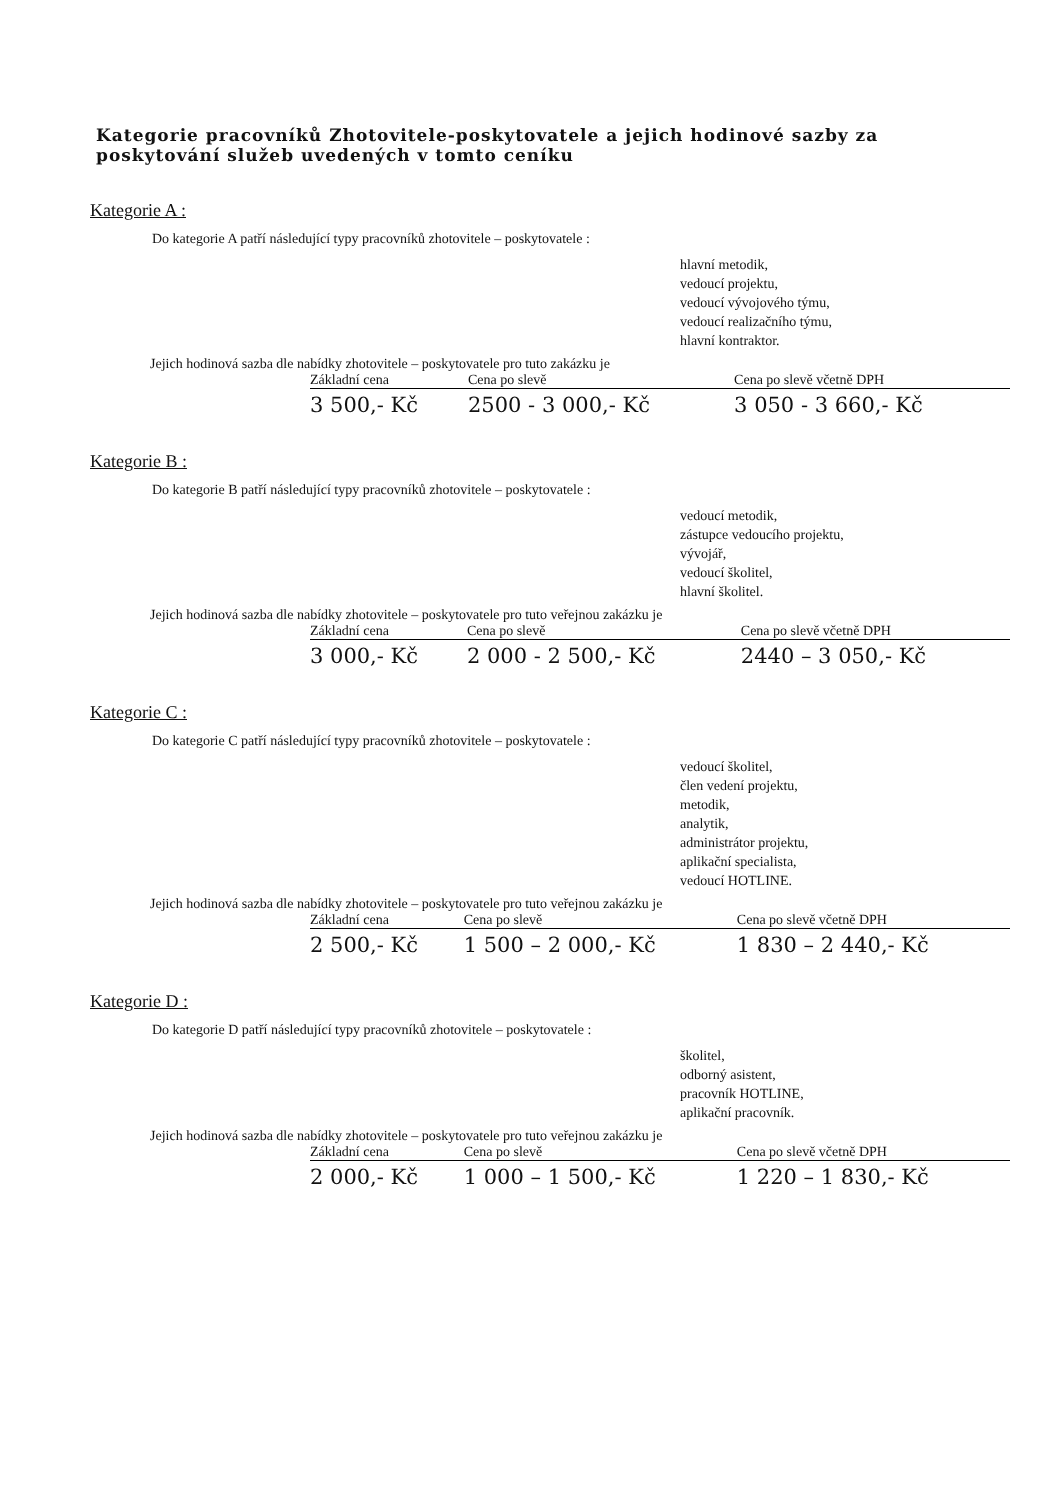Kategorie pracovníků Zhotovitele-poskytovatele a jejich hodinové sazby za poskytování služeb uvedených v tomto ceníku
Kategorie A :
Do kategorie A patří následující typy pracovníků zhotovitele – poskytovatele :
hlavní metodik,
vedoucí projektu,
vedoucí vývojového týmu,
vedoucí realizačního týmu,
hlavní kontraktor.
Jejich hodinová sazba dle nabídky zhotovitele – poskytovatele pro tuto zakázku je
| Základní cena | Cena po slevě | Cena po slevě včetně DPH |
| --- | --- | --- |
| 3 500,- Kč | 2500 - 3 000,- Kč | 3 050 - 3 660,- Kč |
Kategorie B :
Do kategorie B patří následující typy pracovníků zhotovitele – poskytovatele :
vedoucí metodik,
zástupce vedoucího projektu,
vývojář,
vedoucí školitel,
hlavní školitel.
Jejich hodinová sazba dle nabídky zhotovitele – poskytovatele pro tuto veřejnou zakázku je
| Základní cena | Cena po slevě | Cena po slevě včetně DPH |
| --- | --- | --- |
| 3 000,- Kč | 2 000 - 2 500,- Kč | 2440 – 3 050,- Kč |
Kategorie C :
Do kategorie C patří následující typy pracovníků zhotovitele – poskytovatele :
vedoucí školitel,
člen vedení projektu,
metodik,
analytik,
administrátor projektu,
aplikační specialista,
vedoucí HOTLINE.
Jejich hodinová sazba dle nabídky zhotovitele – poskytovatele pro tuto veřejnou zakázku je
| Základní cena | Cena po slevě | Cena po slevě včetně DPH |
| --- | --- | --- |
| 2 500,- Kč | 1 500 – 2 000,- Kč | 1 830 – 2 440,- Kč |
Kategorie D :
Do kategorie D patří následující typy pracovníků zhotovitele – poskytovatele :
školitel,
odborný asistent,
pracovník HOTLINE,
aplikační pracovník.
Jejich hodinová sazba dle nabídky zhotovitele – poskytovatele pro tuto veřejnou zakázku je
| Základní cena | Cena po slevě | Cena po slevě včetně DPH |
| --- | --- | --- |
| 2 000,- Kč | 1 000 – 1 500,- Kč | 1 220 – 1 830,- Kč |